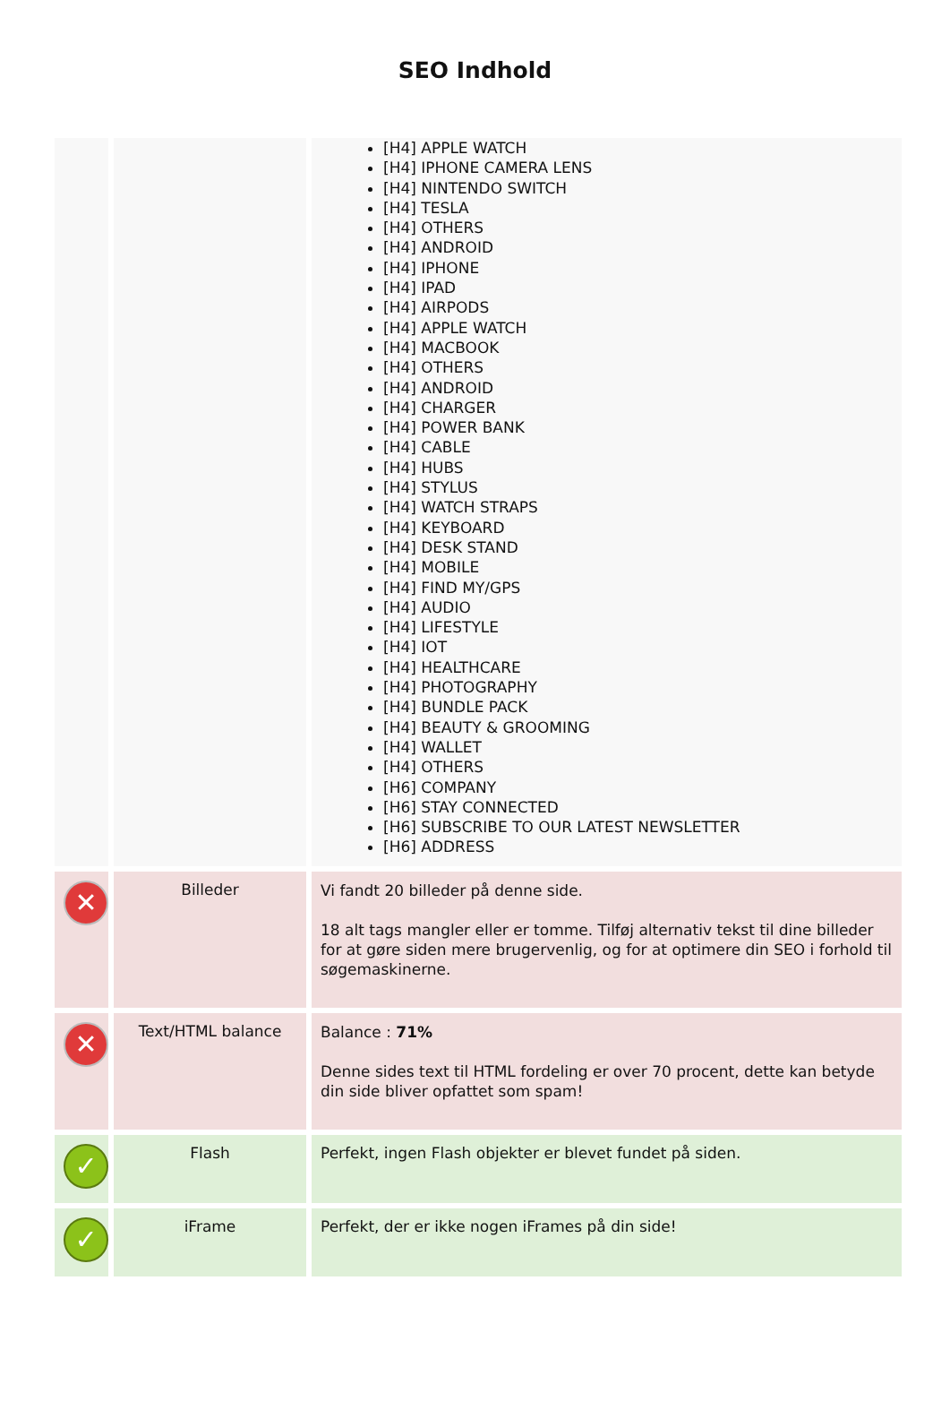SEO Indhold
| | | [H4] APPLE WATCH [H4] IPHONE CAMERA LENS [H4] NINTENDO SWITCH [H4] TESLA [H4] OTHERS [H4] ANDROID [H4] IPHONE [H4] IPAD [H4] AIRPODS [H4] APPLE WATCH [H4] MACBOOK [H4] OTHERS [H4] ANDROID [H4] CHARGER [H4] POWER BANK [H4] CABLE [H4] HUBS [H4] STYLUS [H4] WATCH STRAPS [H4] KEYBOARD [H4] DESK STAND [H4] MOBILE [H4] FIND MY/GPS [H4] AUDIO [H4] LIFESTYLE [H4] IOT [H4] HEALTHCARE [H4] PHOTOGRAPHY [H4] BUNDLE PACK [H4] BEAUTY & GROOMING [H4] WALLET [H4] OTHERS [H6] COMPANY [H6] STAY CONNECTED [H6] SUBSCRIBE TO OUR LATEST NEWSLETTER [H6] ADDRESS |
| ✕ | Billeder | Vi fandt 20 billeder på denne side. 18 alt tags mangler eller er tomme. Tilføj alternativ tekst til dine billeder for at gøre siden mere brugervenlig, og for at optimere din SEO i forhold til søgemaskinerne. |
| ✕ | Text/HTML balance | Balance : 71% Denne sides text til HTML fordeling er over 70 procent, dette kan betyde din side bliver opfattet som spam! |
| ✓ | Flash | Perfekt, ingen Flash objekter er blevet fundet på siden. |
| ✓ | iFrame | Perfekt, der er ikke nogen iFrames på din side! |